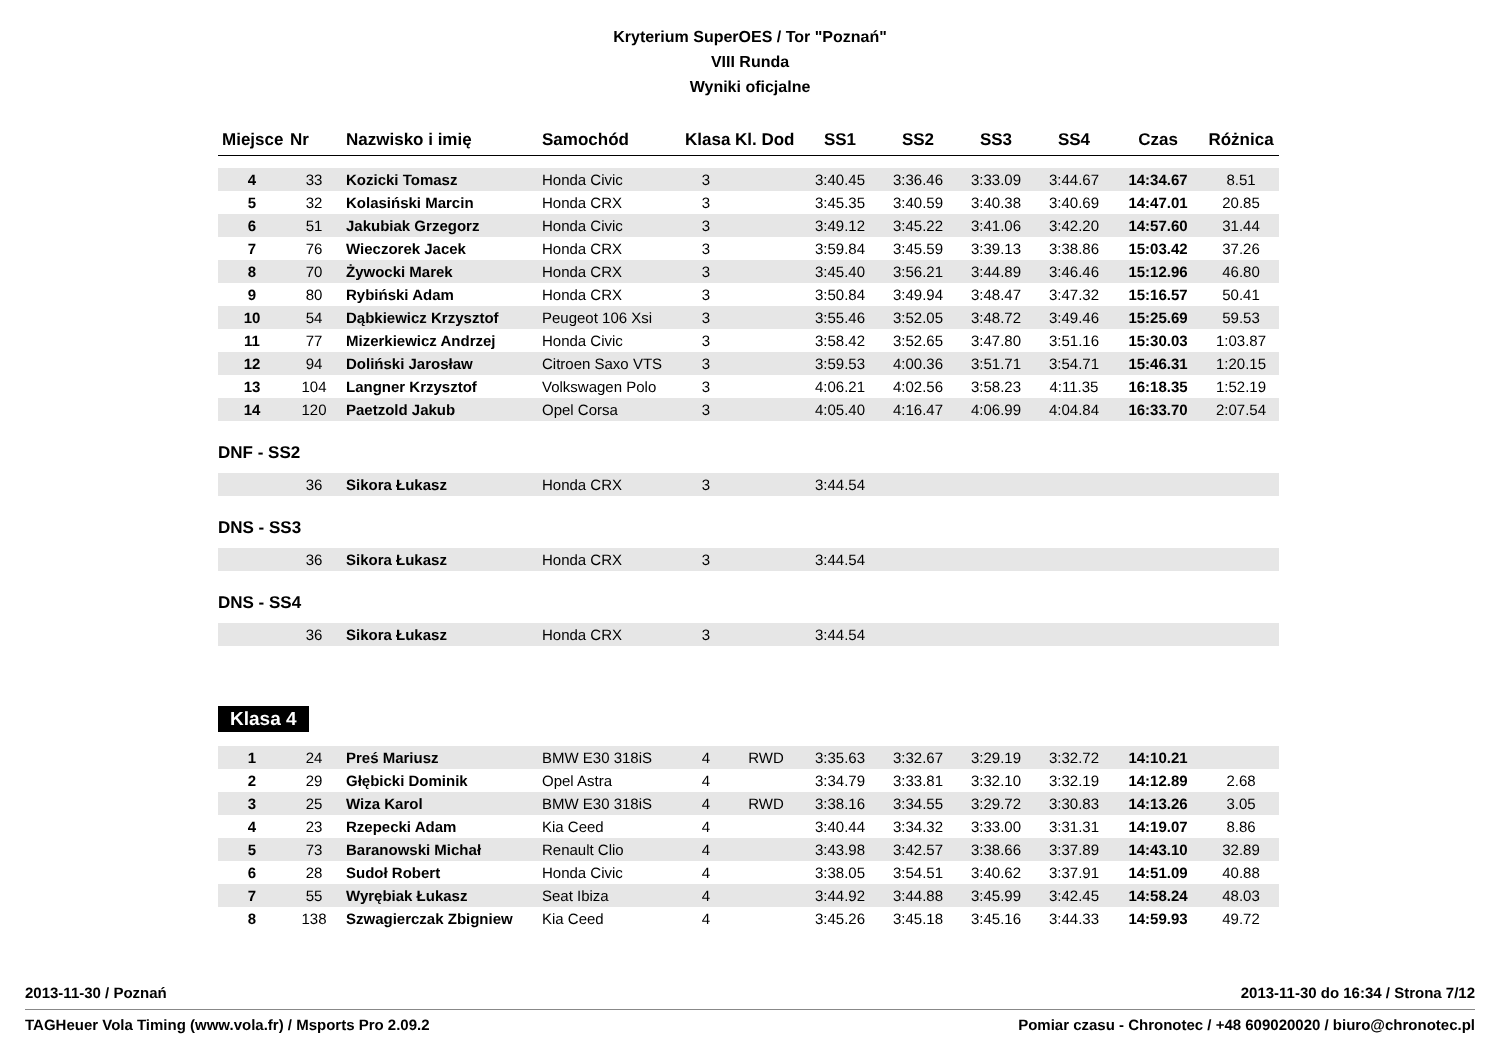Kryterium SuperOES / Tor "Poznań"
VIII Runda
Wyniki oficjalne
| Miejsce | Nr | Nazwisko i imię | Samochód | Klasa | Kl. Dod | SS1 | SS2 | SS3 | SS4 | Czas | Różnica |
| --- | --- | --- | --- | --- | --- | --- | --- | --- | --- | --- | --- |
| 4 | 33 | Kozicki Tomasz | Honda Civic | 3 | | 3:40.45 | 3:36.46 | 3:33.09 | 3:44.67 | 14:34.67 | 8.51 |
| 5 | 32 | Kolasiński Marcin | Honda CRX | 3 | | 3:45.35 | 3:40.59 | 3:40.38 | 3:40.69 | 14:47.01 | 20.85 |
| 6 | 51 | Jakubiak Grzegorz | Honda Civic | 3 | | 3:49.12 | 3:45.22 | 3:41.06 | 3:42.20 | 14:57.60 | 31.44 |
| 7 | 76 | Wieczorek Jacek | Honda CRX | 3 | | 3:59.84 | 3:45.59 | 3:39.13 | 3:38.86 | 15:03.42 | 37.26 |
| 8 | 70 | Żywocki Marek | Honda CRX | 3 | | 3:45.40 | 3:56.21 | 3:44.89 | 3:46.46 | 15:12.96 | 46.80 |
| 9 | 80 | Rybiński Adam | Honda CRX | 3 | | 3:50.84 | 3:49.94 | 3:48.47 | 3:47.32 | 15:16.57 | 50.41 |
| 10 | 54 | Dąbkiewicz Krzysztof | Peugeot 106 Xsi | 3 | | 3:55.46 | 3:52.05 | 3:48.72 | 3:49.46 | 15:25.69 | 59.53 |
| 11 | 77 | Mizerkiewicz Andrzej | Honda Civic | 3 | | 3:58.42 | 3:52.65 | 3:47.80 | 3:51.16 | 15:30.03 | 1:03.87 |
| 12 | 94 | Doliński Jarosław | Citroen Saxo VTS | 3 | | 3:59.53 | 4:00.36 | 3:51.71 | 3:54.71 | 15:46.31 | 1:20.15 |
| 13 | 104 | Langner Krzysztof | Volkswagen Polo | 3 | | 4:06.21 | 4:02.56 | 3:58.23 | 4:11.35 | 16:18.35 | 1:52.19 |
| 14 | 120 | Paetzold Jakub | Opel Corsa | 3 | | 4:05.40 | 4:16.47 | 4:06.99 | 4:04.84 | 16:33.70 | 2:07.54 |
DNF - SS2
| | 36 | Sikora Łukasz | Honda CRX | 3 | | 3:44.54 | |
DNS - SS3
| | 36 | Sikora Łukasz | Honda CRX | 3 | | 3:44.54 | |
DNS - SS4
| | 36 | Sikora Łukasz | Honda CRX | 3 | | 3:44.54 | |
Klasa 4
| 1 | 24 | Preś Mariusz | BMW E30 318iS | 4 | RWD | 3:35.63 | 3:32.67 | 3:29.19 | 3:32.72 | 14:10.21 | |
| 2 | 29 | Głębicki Dominik | Opel Astra | 4 | | 3:34.79 | 3:33.81 | 3:32.10 | 3:32.19 | 14:12.89 | 2.68 |
| 3 | 25 | Wiza Karol | BMW E30 318iS | 4 | RWD | 3:38.16 | 3:34.55 | 3:29.72 | 3:30.83 | 14:13.26 | 3.05 |
| 4 | 23 | Rzepecki Adam | Kia Ceed | 4 | | 3:40.44 | 3:34.32 | 3:33.00 | 3:31.31 | 14:19.07 | 8.86 |
| 5 | 73 | Baranowski Michał | Renault Clio | 4 | | 3:43.98 | 3:42.57 | 3:38.66 | 3:37.89 | 14:43.10 | 32.89 |
| 6 | 28 | Sudoł Robert | Honda Civic | 4 | | 3:38.05 | 3:54.51 | 3:40.62 | 3:37.91 | 14:51.09 | 40.88 |
| 7 | 55 | Wyrębiak Łukasz | Seat Ibiza | 4 | | 3:44.92 | 3:44.88 | 3:45.99 | 3:42.45 | 14:58.24 | 48.03 |
| 8 | 138 | Szwagierczak Zbigniew | Kia Ceed | 4 | | 3:45.26 | 3:45.18 | 3:45.16 | 3:44.33 | 14:59.93 | 49.72 |
2013-11-30 / Poznań 2013-11-30 do 16:34 / Strona 7/12
TAGHeuer Vola Timing (www.vola.fr) / Msports Pro 2.09.2 Pomiar czasu - Chronotec / +48 609020020 / biuro@chronotec.pl